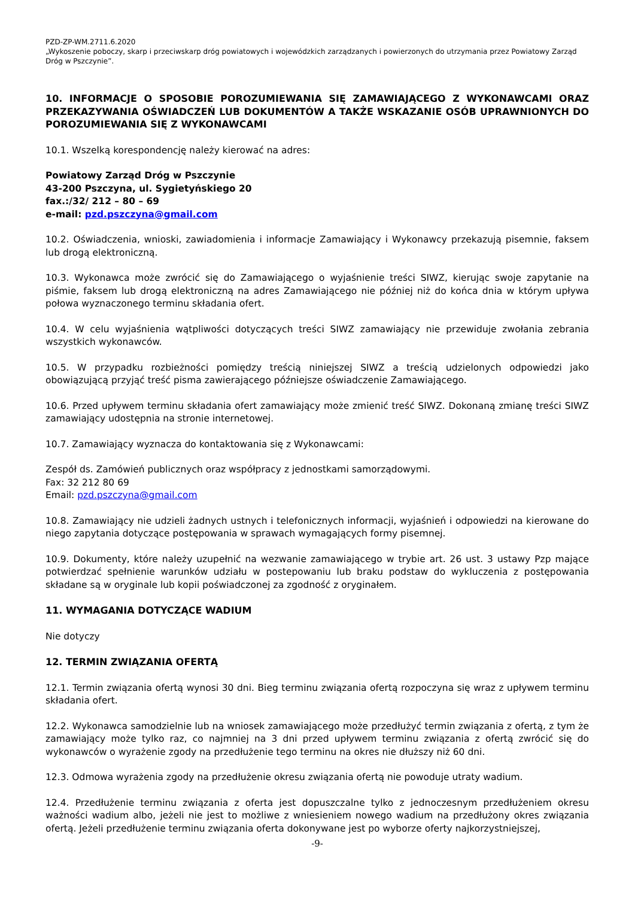PZD-ZP-WM.2711.6.2020
„Wykoszenie poboczy, skarp i przeciwskarp dróg powiatowych i wojewódzkich zarządzanych i powierzonych do utrzymania przez Powiatowy Zarząd Dróg w Pszczynie”.
10. INFORMACJE O SPOSOBIE POROZUMIEWANIA SIĘ ZAMAWIAJĄCEGO Z WYKONAWCAMI ORAZ PRZEKAZYWANIA OŚWIADCZEŃ LUB DOKUMENTÓW A TAKŻE WSKAZANIE OSÓB UPRAWNIONYCH DO POROZUMIEWANIA SIĘ Z WYKONAWCAMI
10.1. Wszelką korespondencję należy kierować na adres:
Powiatowy Zarząd Dróg w Pszczynie
43-200 Pszczyna, ul. Sygietyńskiego 20
fax.:/32/ 212 – 80 – 69
e-mail: pzd.pszczyna@gmail.com
10.2. Oświadczenia, wnioski, zawiadomienia i informacje Zamawiający i Wykonawcy przekazują pisemnie, faksem lub drogą elektroniczną.
10.3. Wykonawca może zwrócić się do Zamawiającego o wyjaśnienie treści SIWZ, kierując swoje zapytanie na piśmie, faksem lub drogą elektroniczną na adres Zamawiającego nie później niż do końca dnia w którym upływa połowa wyznaczonego terminu składania ofert.
10.4. W celu wyjaśnienia wątpliwości dotyczących treści SIWZ zamawiający nie przewiduje zwołania zebrania wszystkich wykonawców.
10.5. W przypadku rozbieżności pomiędzy treścią niniejszej SIWZ a treścią udzielonych odpowiedzi jako obowiązującą przyjąć treść pisma zawierającego późniejsze oświadczenie Zamawiającego.
10.6. Przed upływem terminu składania ofert zamawiający może zmienić treść SIWZ. Dokonaną zmianę treści SIWZ zamawiający udostępnia na stronie internetowej.
10.7. Zamawiający wyznacza do kontaktowania się z Wykonawcami:
Zespół ds. Zamówień publicznych oraz współpracy z jednostkami samorządowymi.
Fax: 32 212 80 69
Email: pzd.pszczyna@gmail.com
10.8. Zamawiający nie udzieli żadnych ustnych i telefonicznych informacji, wyjaśnień i odpowiedzi na kierowane do niego zapytania dotyczące postępowania w sprawach wymagających formy pisemnej.
10.9. Dokumenty, które należy uzupełnić na wezwanie zamawiającego w trybie art. 26 ust. 3 ustawy Pzp mające potwierdzać spełnienie warunków udziału w postepowaniu lub braku podstaw do wykluczenia z postępowania składane są w oryginale lub kopii poświadczonej za zgodność z oryginałem.
11. WYMAGANIA DOTYCZĄCE WADIUM
Nie dotyczy
12. TERMIN ZWIĄZANIA OFERTĄ
12.1. Termin związania ofertą wynosi 30 dni. Bieg terminu związania ofertą rozpoczyna się wraz z upływem terminu składania ofert.
12.2. Wykonawca samodzielnie lub na wniosek zamawiającego może przedłużyć termin związania z ofertą, z tym że zamawiający może tylko raz, co najmniej na 3 dni przed upływem terminu związania z ofertą zwrócić się do wykonawców o wyrażenie zgody na przedłużenie tego terminu na okres nie dłuższy niż 60 dni.
12.3. Odmowa wyrażenia zgody na przedłużenie okresu związania ofertą nie powoduje utraty wadium.
12.4. Przedłużenie terminu związania z oferta jest dopuszczalne tylko z jednoczesnym przedłużeniem okresu ważności wadium albo, jeżeli nie jest to możliwe z wniesieniem nowego wadium na przedłużony okres związania ofertą. Jeżeli przedłużenie terminu związania oferta dokonywane jest po wyborze oferty najkorzystniejszej,
-9-